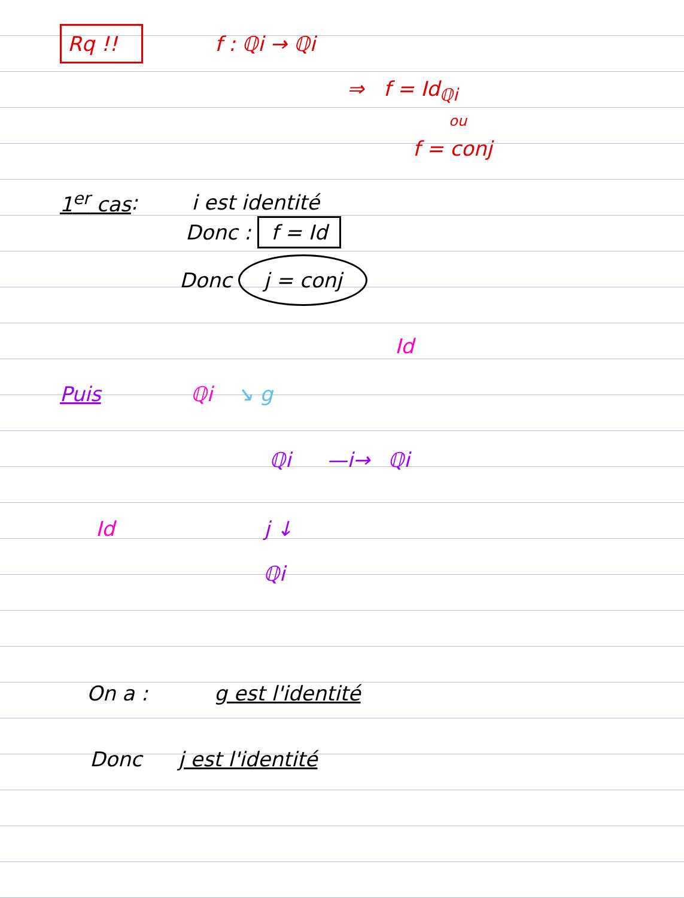Rq !! f : ℚi → ℚi
⇒ f = Id<sub>ℚi</sub>
ou
f = conj
1<sup>er</sup> cas : i est identité
Donc : f = Id
Donc j = conj
Id
Puis ℚi ↘ g
ℚi —i→ ℚi
Id j ↓
ℚi
On a : g est l'identité
Donc j est l'identité